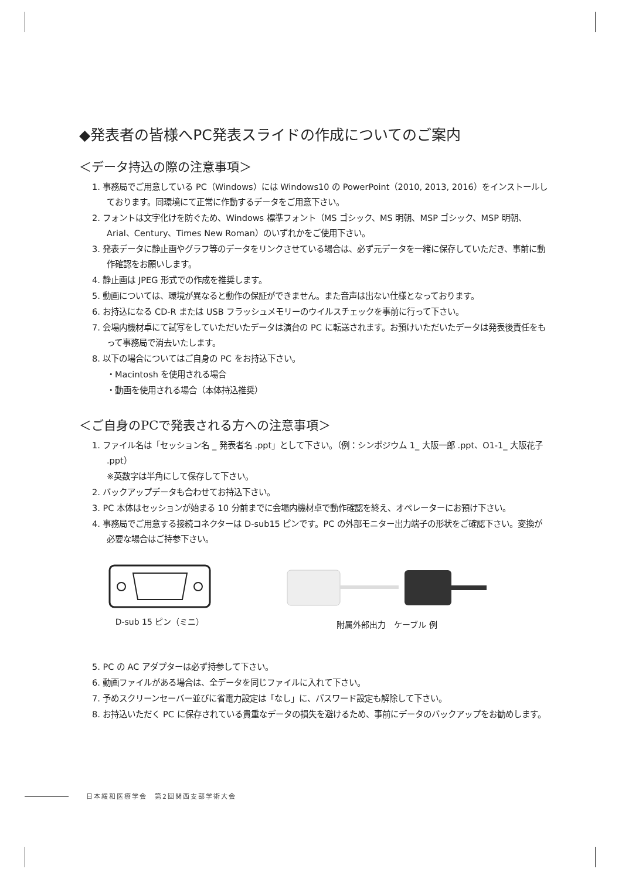◆発表者の皆様へPC発表スライドの作成についてのご案内
＜データ持込の際の注意事項＞
1. 事務局でご用意している PC（Windows）には Windows10 の PowerPoint（2010, 2013, 2016）をインストールしております。同環境にて正常に作動するデータをご用意下さい。
2. フォントは文字化けを防ぐため、Windows 標準フォント（MS ゴシック、MS 明朝、MSP ゴシック、MSP 明朝、Arial、Century、Times New Roman）のいずれかをご使用下さい。
3. 発表データに静止画やグラフ等のデータをリンクさせている場合は、必ず元データを一緒に保存していただき、事前に動作確認をお願いします。
4. 静止画は JPEG 形式での作成を推奨します。
5. 動画については、環境が異なると動作の保証ができません。また音声は出ない仕様となっております。
6. お持込になる CD-R または USB フラッシュメモリーのウイルスチェックを事前に行って下さい。
7. 会場内機材卓にて試写をしていただいたデータは演台の PC に転送されます。お預けいただいたデータは発表後責任をもって事務局で消去いたします。
8. 以下の場合についてはご自身の PC をお持込下さい。
・Macintosh を使用される場合
・動画を使用される場合（本体持込推奨）
＜ご自身のPCで発表される方への注意事項＞
1. ファイル名は「セッション名 _ 発表者名 .ppt」として下さい。（例：シンポジウム 1_ 大阪一郎 .ppt、O1-1_ 大阪花子 .ppt）
※英数字は半角にして保存して下さい。
2. バックアップデータも合わせてお持込下さい。
3. PC 本体はセッションが始まる 10 分前までに会場内機材卓で動作確認を終え、オペレーターにお預け下さい。
4. 事務局でご用意する接続コネクターは D-sub15 ピンです。PC の外部モニター出力端子の形状をご確認下さい。変換が必要な場合はご持参下さい。
D-sub 15 ピン（ミニ） 附属外部出力　ケーブル 例
5. PC の AC アダプターは必ず持参して下さい。
6. 動画ファイルがある場合は、全データを同じファイルに入れて下さい。
7. 予めスクリーンセーバー並びに省電力設定は「なし」に、パスワード設定も解除して下さい。
8. お持込いただく PC に保存されている貴重なデータの損失を避けるため、事前にデータのバックアップをお勧めします。
日本緩和医療学会　第2回関西支部学術大会